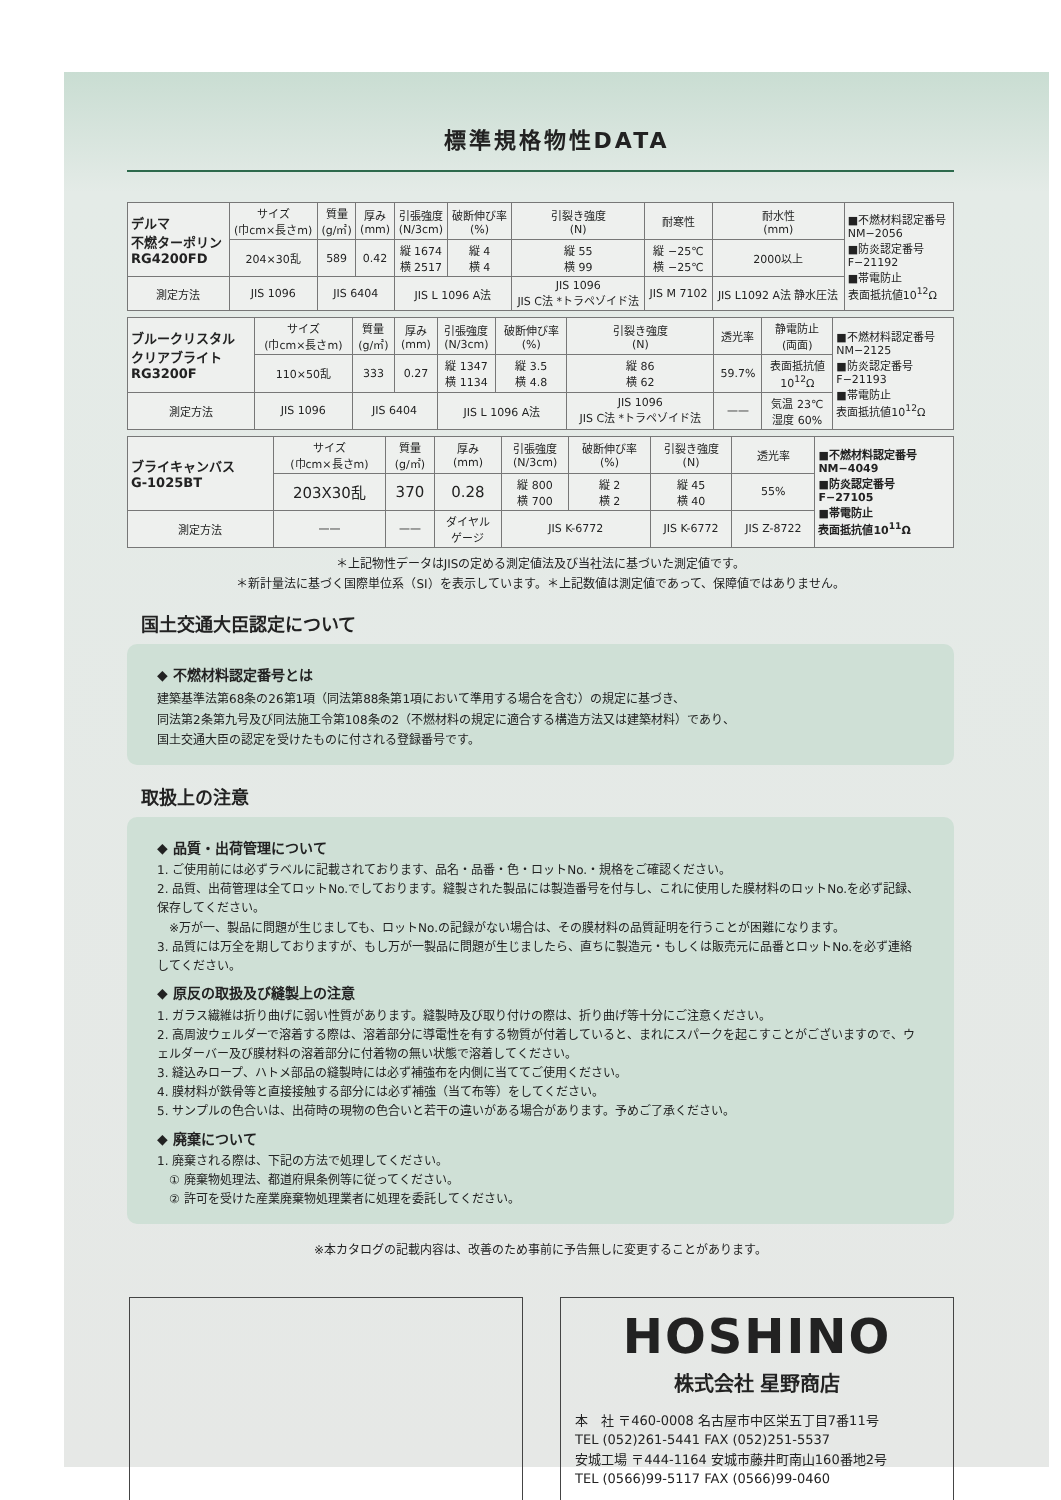標準規格物性DATA
| デルマ 不燃ターポリン RG4200FD | サイズ (巾cm×長さm) | 質量 (g/㎡) | 厚み (mm) | 引張強度 (N/3cm) | 破断伸び率 (%) | 引裂き強度 (N) | 耐寒性 | 耐水性 (mm) | ■不燃材料認定番号 NM−2056 ■防炎認定番号 F−21192 ■帯電防止 表面抵抗値10<sup>12</sup>Ω |
| | 204×30乱 | 589 | 0.42 | 縦 1674 横 2517 | 縦 4 横 4 | 縦 55 横 99 | 縦 −25℃ 横 −25℃ | 2000以上 | |
| 測定方法 | JIS 1096 | JIS 6404 | | JIS L 1096 A法 | | JIS 1096 JIS C法 *トラペゾイド法 | JIS M 7102 | JIS L1092 A法 静水圧法 | |
| ブルークリスタル クリアブライト RG3200F | サイズ (巾cm×長さm) | 質量 (g/㎡) | 厚み (mm) | 引張強度 (N/3cm) | 破断伸び率 (%) | 引裂き強度 (N) | 透光率 | 静電防止 (両面) | ■不燃材料認定番号 NM−2125 ■防炎認定番号 F−21193 ■帯電防止 表面抵抗値10<sup>12</sup>Ω |
| | 110×50乱 | 333 | 0.27 | 縦 1347 横 1134 | 縦 3.5 横 4.8 | 縦 86 横 62 | 59.7% | 表面抵抗値 10<sup>12</sup>Ω | |
| 測定方法 | JIS 1096 | JIS 6404 | | JIS L 1096 A法 | | JIS 1096 JIS C法 *トラペゾイド法 | —— | 気温 23℃ 湿度 60% | |
| ブライキャンバス G-1025BT | サイズ (巾cm×長さm) | 質量 (g/㎡) | 厚み (mm) | 引張強度 (N/3cm) | 破断伸び率 (%) | 引裂き強度 (N) | 透光率 | ■不燃材料認定番号 NM−4049 ■防炎認定番号 F−27105 ■帯電防止 表面抵抗値10<sup>11</sup>Ω |
| | 203X30乱 | 370 | 0.28 | 縦 800 横 700 | 縦 2 横 2 | 縦 45 横 40 | 55% | |
| 測定方法 | —— | —— | ダイヤル ゲージ | JIS K-6772 | | JIS K-6772 | JIS Z-8722 | |
＊上記物性データはJISの定める測定値法及び当社法に基づいた測定値です。
＊新計量法に基づく国際単位系（SI）を表示しています。＊上記数値は測定値であって、保障値ではありません。
国土交通大臣認定について
◆ 不燃材料認定番号とは
建築基準法第68条の26第1項（同法第88条第1項において準用する場合を含む）の規定に基づき、
同法第2条第九号及び同法施工令第108条の2（不燃材料の規定に適合する構造方法又は建築材料）であり、
国土交通大臣の認定を受けたものに付される登録番号です。
取扱上の注意
◆ 品質・出荷管理について
1. ご使用前には必ずラベルに記載されております、品名・品番・色・ロットNo.・規格をご確認ください。
2. 品質、出荷管理は全てロットNo.でしております。縫製された製品には製造番号を付与し、これに使用した膜材料のロットNo.を必ず記録、保存してください。
　※万が一、製品に問題が生じましても、ロットNo.の記録がない場合は、その膜材料の品質証明を行うことが困難になります。
3. 品質には万全を期しておりますが、もし万が一製品に問題が生じましたら、直ちに製造元・もしくは販売元に品番とロットNo.を必ず連絡してください。
◆ 原反の取扱及び縫製上の注意
1. ガラス繊維は折り曲げに弱い性質があります。縫製時及び取り付けの際は、折り曲げ等十分にご注意ください。
2. 高周波ウェルダーで溶着する際は、溶着部分に導電性を有する物質が付着していると、まれにスパークを起こすことがございますので、ウェルダーバー及び膜材料の溶着部分に付着物の無い状態で溶着してください。
3. 縫込みロープ、ハトメ部品の縫製時には必ず補強布を内側に当ててご使用ください。
4. 膜材料が鉄骨等と直接接触する部分には必ず補強（当て布等）をしてください。
5. サンプルの色合いは、出荷時の現物の色合いと若干の違いがある場合があります。予めご了承ください。
◆ 廃棄について
1. 廃棄される際は、下記の方法で処理してください。
　① 廃棄物処理法、都道府県条例等に従ってください。
　② 許可を受けた産業廃棄物処理業者に処理を委託してください。
※本カタログの記載内容は、改善のため事前に予告無しに変更することがあります。
HOSHINO
株式会社 星野商店
本　社 〒460-0008 名古屋市中区栄五丁目7番11号
TEL (052)261-5441 FAX (052)251-5537
安城工場 〒444-1164 安城市藤井町南山160番地2号
TEL (0566)99-5117 FAX (0566)99-0460